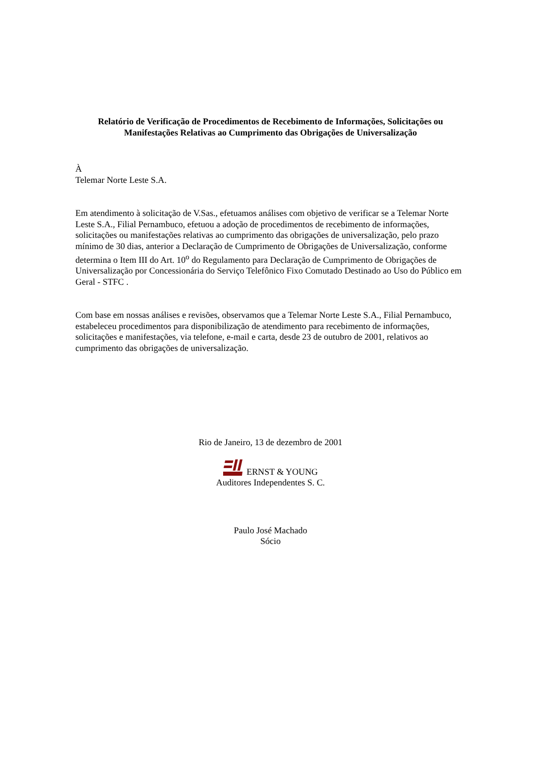Relatório de Verificação de Procedimentos de Recebimento de Informações, Solicitações ou Manifestações Relativas ao Cumprimento das Obrigações de Universalização
À
Telemar Norte Leste S.A.
Em atendimento à solicitação de V.Sas., efetuamos análises com objetivo de verificar se a Telemar Norte Leste S.A., Filial Pernambuco, efetuou a adoção de procedimentos de recebimento de informações, solicitações ou manifestações relativas ao cumprimento das obrigações de universalização, pelo prazo mínimo de 30 dias, anterior a Declaração de Cumprimento de Obrigações de Universalização, conforme determina o Item III do Art. 10<sup>o</sup> do Regulamento para Declaração de Cumprimento de Obrigações de Universalização por Concessionária do Serviço Telefônico Fixo Comutado Destinado ao Uso do Público em Geral - STFC .
Com base em nossas análises e revisões, observamos que a Telemar Norte Leste S.A., Filial Pernambuco, estabeleceu procedimentos para disponibilização de atendimento para recebimento de informações, solicitações e manifestações, via telefone, e-mail e carta, desde 23 de outubro de 2001, relativos ao cumprimento das obrigações de universalização.
Rio de Janeiro, 13 de dezembro de 2001
ERNST & YOUNG
Auditores Independentes S. C.
Paulo José Machado
Sócio